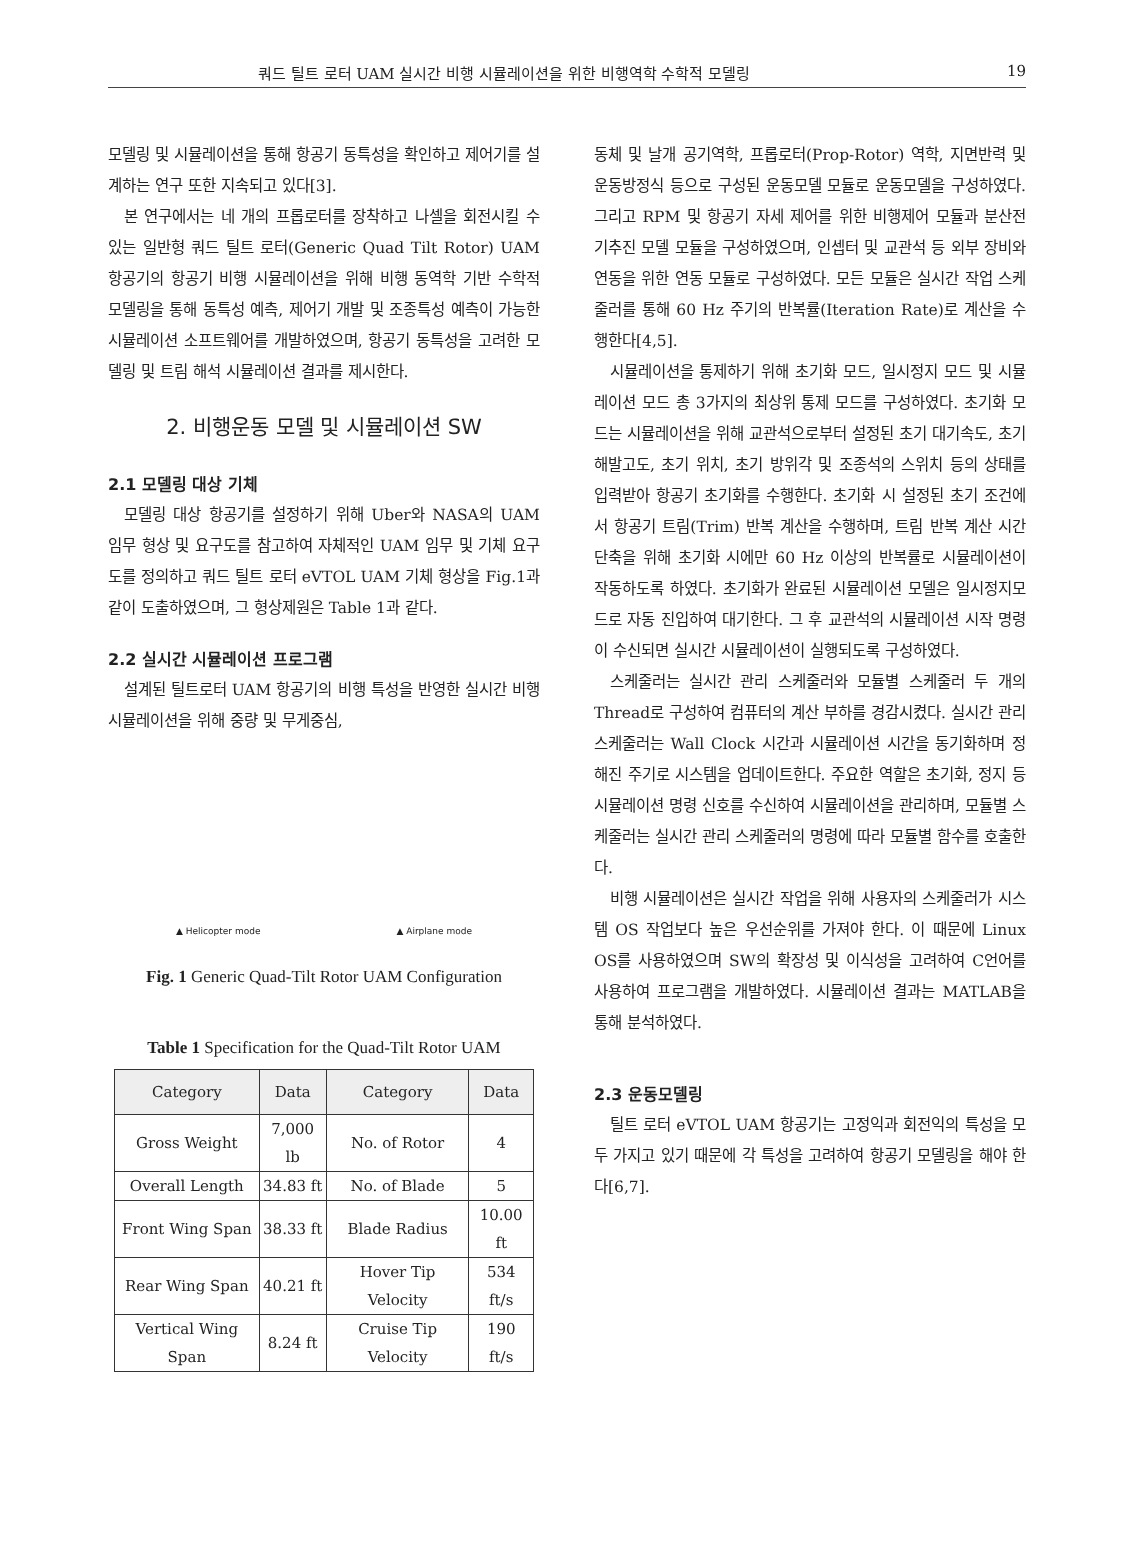쿼드 틸트 로터 UAM 실시간 비행 시뮬레이션을 위한 비행역학 수학적 모델링 19
모델링 및 시뮬레이션을 통해 항공기 동특성을 확인하고 제어기를 설계하는 연구 또한 지속되고 있다[3].
본 연구에서는 네 개의 프롭로터를 장착하고 나셀을 회전시킬 수 있는 일반형 쿼드 틸트 로터(Generic Quad Tilt Rotor) UAM 항공기의 항공기 비행 시뮬레이션을 위해 비행 동역학 기반 수학적 모델링을 통해 동특성 예측, 제어기 개발 및 조종특성 예측이 가능한 시뮬레이션 소프트웨어를 개발하였으며, 항공기 동특성을 고려한 모델링 및 트림 해석 시뮬레이션 결과를 제시한다.
2. 비행운동 모델 및 시뮬레이션 SW
2.1 모델링 대상 기체
모델링 대상 항공기를 설정하기 위해 Uber와 NASA의 UAM 임무 형상 및 요구도를 참고하여 자체적인 UAM 임무 및 기체 요구도를 정의하고 쿼드 틸트 로터 eVTOL UAM 기체 형상을 Fig.1과 같이 도출하였으며, 그 형상제원은 Table 1과 같다.
2.2 실시간 시뮬레이션 프로그램
설계된 틸트로터 UAM 항공기의 비행 특성을 반영한 실시간 비행 시뮬레이션을 위해 중량 및 무게중심,
▲ Helicopter mode ▲ Airplane mode
Fig. 1 Generic Quad-Tilt Rotor UAM Configuration
Table 1 Specification for the Quad-Tilt Rotor UAM
| Category | Data | Category | Data |
| --- | --- | --- | --- |
| Gross Weight | 7,000 lb | No. of Rotor | 4 |
| Overall Length | 34.83 ft | No. of Blade | 5 |
| Front Wing Span | 38.33 ft | Blade Radius | 10.00 ft |
| Rear Wing Span | 40.21 ft | Hover Tip Velocity | 534 ft/s |
| Vertical Wing Span | 8.24 ft | Cruise Tip Velocity | 190 ft/s |
동체 및 날개 공기역학, 프롭로터(Prop-Rotor) 역학, 지면반력 및 운동방정식 등으로 구성된 운동모델 모듈로 운동모델을 구성하였다. 그리고 RPM 및 항공기 자세 제어를 위한 비행제어 모듈과 분산전기추진 모델 모듈을 구성하였으며, 인셉터 및 교관석 등 외부 장비와 연동을 위한 연동 모듈로 구성하였다. 모든 모듈은 실시간 작업 스케줄러를 통해 60 Hz 주기의 반복률(Iteration Rate)로 계산을 수행한다[4,5].
시뮬레이션을 통제하기 위해 초기화 모드, 일시정지 모드 및 시뮬레이션 모드 총 3가지의 최상위 통제 모드를 구성하였다. 초기화 모드는 시뮬레이션을 위해 교관석으로부터 설정된 초기 대기속도, 초기 해발고도, 초기 위치, 초기 방위각 및 조종석의 스위치 등의 상태를 입력받아 항공기 초기화를 수행한다. 초기화 시 설정된 초기 조건에서 항공기 트림(Trim) 반복 계산을 수행하며, 트림 반복 계산 시간 단축을 위해 초기화 시에만 60 Hz 이상의 반복률로 시뮬레이션이 작동하도록 하였다. 초기화가 완료된 시뮬레이션 모델은 일시정지모드로 자동 진입하여 대기한다. 그 후 교관석의 시뮬레이션 시작 명령이 수신되면 실시간 시뮬레이션이 실행되도록 구성하였다.
스케줄러는 실시간 관리 스케줄러와 모듈별 스케줄러 두 개의 Thread로 구성하여 컴퓨터의 계산 부하를 경감시켰다. 실시간 관리 스케줄러는 Wall Clock 시간과 시뮬레이션 시간을 동기화하며 정해진 주기로 시스템을 업데이트한다. 주요한 역할은 초기화, 정지 등 시뮬레이션 명령 신호를 수신하여 시뮬레이션을 관리하며, 모듈별 스케줄러는 실시간 관리 스케줄러의 명령에 따라 모듈별 함수를 호출한다.
비행 시뮬레이션은 실시간 작업을 위해 사용자의 스케줄러가 시스템 OS 작업보다 높은 우선순위를 가져야 한다. 이 때문에 Linux OS를 사용하였으며 SW의 확장성 및 이식성을 고려하여 C언어를 사용하여 프로그램을 개발하였다. 시뮬레이션 결과는 MATLAB을 통해 분석하였다.
2.3 운동모델링
틸트 로터 eVTOL UAM 항공기는 고정익과 회전익의 특성을 모두 가지고 있기 때문에 각 특성을 고려하여 항공기 모델링을 해야 한다[6,7].